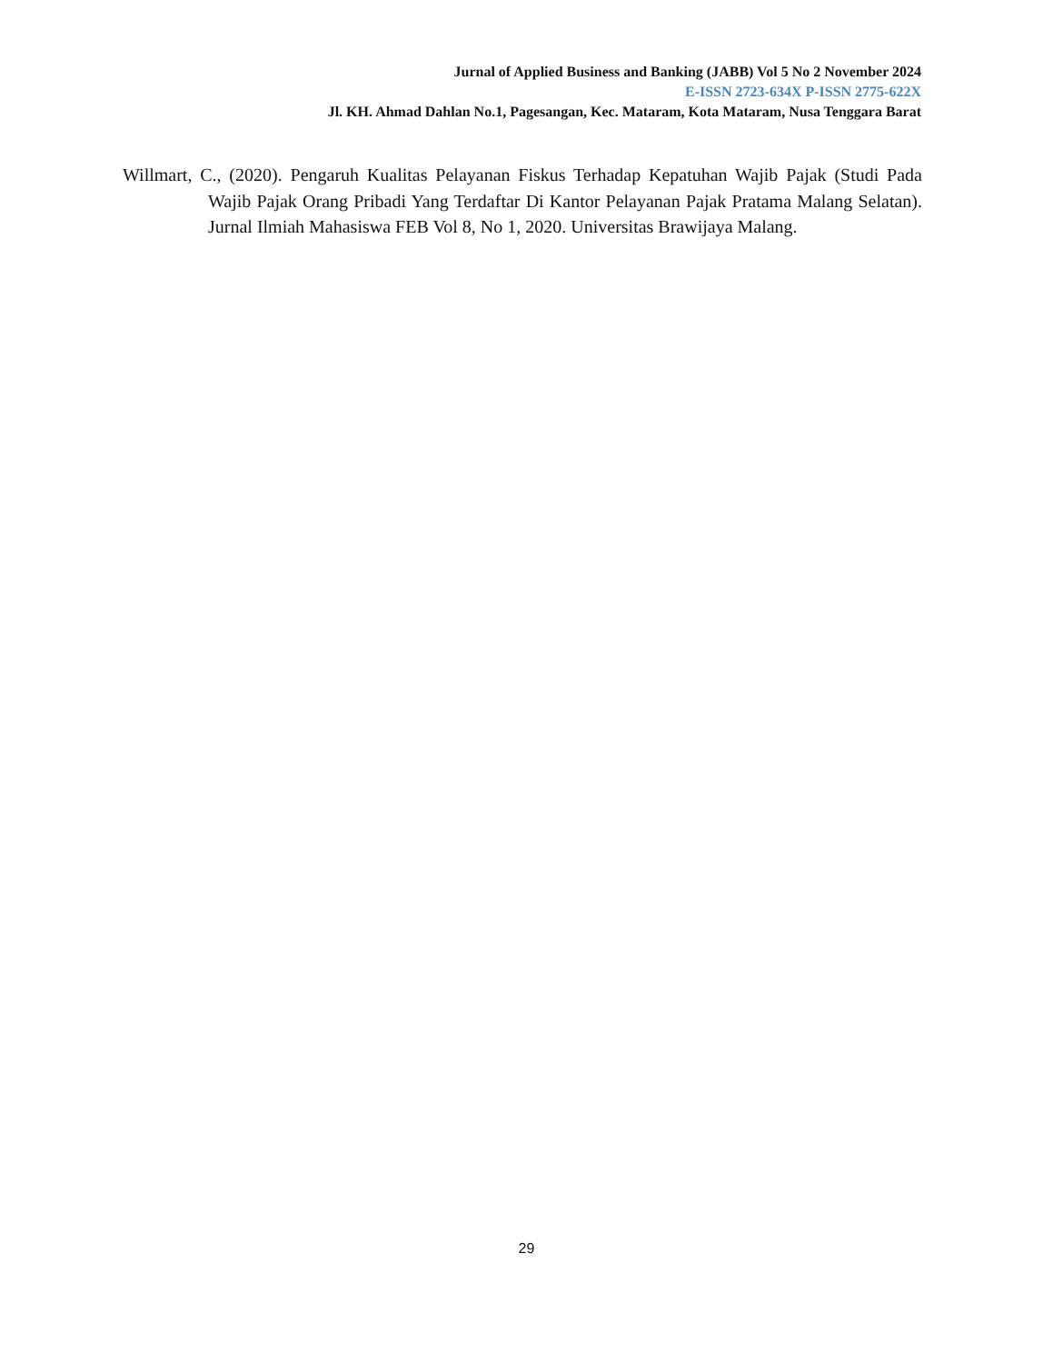Jurnal of Applied Business and Banking (JABB) Vol 5 No 2 November 2024
E-ISSN 2723-634X P-ISSN 2775-622X
Jl. KH. Ahmad Dahlan No.1, Pagesangan, Kec. Mataram, Kota Mataram, Nusa Tenggara Barat
Willmart, C., (2020). Pengaruh Kualitas Pelayanan Fiskus Terhadap Kepatuhan Wajib Pajak (Studi Pada Wajib Pajak Orang Pribadi Yang Terdaftar Di Kantor Pelayanan Pajak Pratama Malang Selatan). Jurnal Ilmiah Mahasiswa FEB Vol 8, No 1, 2020. Universitas Brawijaya Malang.
29